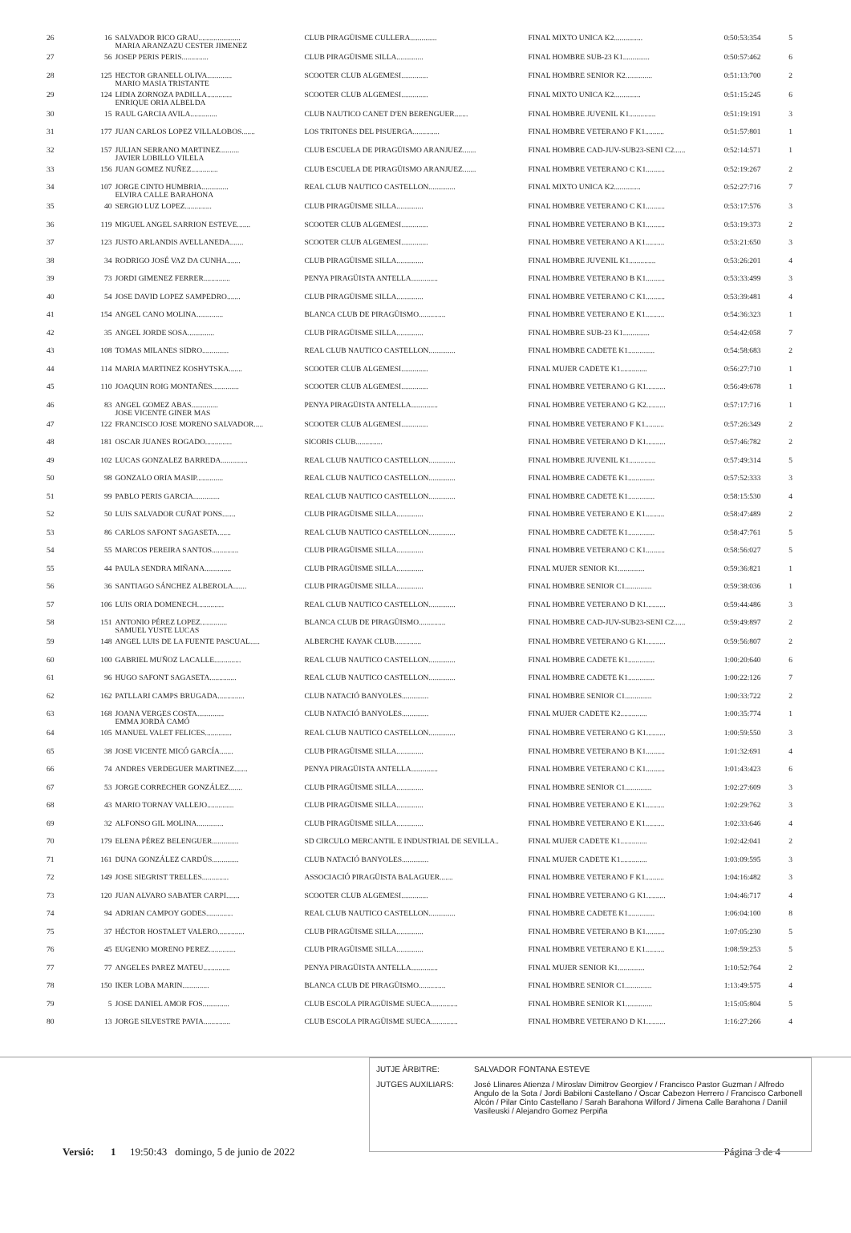| 26 | 16 | SALVADOR RICO GRAU...................... MARIA ARANZAZU CESTER JIMENEZ | CLUB PIRAGÜISME CULLERA.............. | FINAL MIXTO UNICA K2............... | 0:50:53:354 | 5 |
| 27 | 56 | JOSEP PERIS PERIS.............. | CLUB PIRAGÜISME SILLA.............. | FINAL HOMBRE SUB-23 K1.............. | 0:50:57:462 | 6 |
| 28 | 125 | HECTOR GRANELL OLIVA............. MARIO MASIA TRISTANTE | SCOOTER CLUB ALGEMESI.............. | FINAL HOMBRE SENIOR K2.............. | 0:51:13:700 | 2 |
| 29 | 124 | LIDIA ZORNOZA PADILLA............. ENRIQUE ORIA ALBELDA | SCOOTER CLUB ALGEMESI.............. | FINAL MIXTO UNICA K2.............. | 0:51:15:245 | 6 |
| 30 | 15 | RAUL GARCIA AVILA.............. | CLUB NAUTICO CANET D'EN BERENGUER....... | FINAL HOMBRE JUVENIL K1.............. | 0:51:19:191 | 3 |
| 31 | 177 | JUAN CARLOS LOPEZ VILLALOBOS....... | LOS TRITONES DEL PISUERGA.............. | FINAL HOMBRE VETERANO F K1.......... | 0:51:57:801 | 1 |
| 32 | 157 | JULIAN SERRANO MARTINEZ.......... JAVIER LOBILLO VILELA | CLUB ESCUELA DE PIRAGÜISMO ARANJUEZ....... | FINAL HOMBRE CAD-JUV-SUB23-SENI C2...... | 0:52:14:571 | 1 |
| 33 | 156 | JUAN GOMEZ NUÑEZ.............. | CLUB ESCUELA DE PIRAGÜISMO ARANJUEZ....... | FINAL HOMBRE VETERANO C K1.......... | 0:52:19:267 | 2 |
| 34 | 107 | JORGE CINTO HUMBRIA.............. ELVIRA CALLE BARAHONA | REAL CLUB NAUTICO CASTELLON.............. | FINAL MIXTO UNICA K2.............. | 0:52:27:716 | 7 |
| 35 | 40 | SERGIO LUZ LOPEZ.............. | CLUB PIRAGÜISME SILLA.............. | FINAL HOMBRE VETERANO C K1.......... | 0:53:17:576 | 3 |
| 36 | 119 | MIGUEL ANGEL SARRION ESTEVE....... | SCOOTER CLUB ALGEMESI.............. | FINAL HOMBRE VETERANO B K1.......... | 0:53:19:373 | 2 |
| 37 | 123 | JUSTO ARLANDIS AVELLANEDA....... | SCOOTER CLUB ALGEMESI.............. | FINAL HOMBRE VETERANO A K1.......... | 0:53:21:650 | 3 |
| 38 | 34 | RODRIGO JOSÉ VAZ DA CUNHA....... | CLUB PIRAGÜISME SILLA.............. | FINAL HOMBRE JUVENIL K1.............. | 0:53:26:201 | 4 |
| 39 | 73 | JORDI GIMENEZ FERRER.............. | PENYA PIRAGÜISTA ANTELLA.............. | FINAL HOMBRE VETERANO B K1.......... | 0:53:33:499 | 3 |
| 40 | 54 | JOSE DAVID LOPEZ SAMPEDRO....... | CLUB PIRAGÜISME SILLA.............. | FINAL HOMBRE VETERANO C K1.......... | 0:53:39:481 | 4 |
| 41 | 154 | ANGEL CANO MOLINA.............. | BLANCA CLUB DE PIRAGÜISMO.............. | FINAL HOMBRE VETERANO E K1.......... | 0:54:36:323 | 1 |
| 42 | 35 | ANGEL JORDE SOSA.............. | CLUB PIRAGÜISME SILLA.............. | FINAL HOMBRE SUB-23 K1.............. | 0:54:42:058 | 7 |
| 43 | 108 | TOMAS MILANES SIDRO.............. | REAL CLUB NAUTICO CASTELLON.............. | FINAL HOMBRE CADETE K1.............. | 0:54:58:683 | 2 |
| 44 | 114 | MARIA MARTINEZ KOSHYTSKA....... | SCOOTER CLUB ALGEMESI.............. | FINAL MUJER CADETE K1.............. | 0:56:27:710 | 1 |
| 45 | 110 | JOAQUIN ROIG MONTAÑES.............. | SCOOTER CLUB ALGEMESI.............. | FINAL HOMBRE VETERANO G K1.......... | 0:56:49:678 | 1 |
| 46 | 83 | ANGEL GOMEZ ABAS.............. JOSE VICENTE GINER MAS | PENYA PIRAGÜISTA ANTELLA.............. | FINAL HOMBRE VETERANO G K2.......... | 0:57:17:716 | 1 |
| 47 | 122 | FRANCISCO JOSE MORENO SALVADOR..... | SCOOTER CLUB ALGEMESI.............. | FINAL HOMBRE VETERANO F K1.......... | 0:57:26:349 | 2 |
| 48 | 181 | OSCAR JUANES ROGADO.............. | SICORIS CLUB.............. | FINAL HOMBRE VETERANO D K1.......... | 0:57:46:782 | 2 |
| 49 | 102 | LUCAS GONZALEZ BARREDA.............. | REAL CLUB NAUTICO CASTELLON.............. | FINAL HOMBRE JUVENIL K1.............. | 0:57:49:314 | 5 |
| 50 | 98 | GONZALO ORIA MASIP.............. | REAL CLUB NAUTICO CASTELLON.............. | FINAL HOMBRE CADETE K1.............. | 0:57:52:333 | 3 |
| 51 | 99 | PABLO PERIS GARCIA.............. | REAL CLUB NAUTICO CASTELLON.............. | FINAL HOMBRE CADETE K1.............. | 0:58:15:530 | 4 |
| 52 | 50 | LUIS SALVADOR CUÑAT PONS....... | CLUB PIRAGÜISME SILLA.............. | FINAL HOMBRE VETERANO E K1.......... | 0:58:47:489 | 2 |
| 53 | 86 | CARLOS SAFONT SAGASETA....... | REAL CLUB NAUTICO CASTELLON.............. | FINAL HOMBRE CADETE K1.............. | 0:58:47:761 | 5 |
| 54 | 55 | MARCOS PEREIRA SANTOS.............. | CLUB PIRAGÜISME SILLA.............. | FINAL HOMBRE VETERANO C K1.......... | 0:58:56:027 | 5 |
| 55 | 44 | PAULA SENDRA MIÑANA.............. | CLUB PIRAGÜISME SILLA.............. | FINAL MUJER SENIOR K1.............. | 0:59:36:821 | 1 |
| 56 | 36 | SANTIAGO SÁNCHEZ ALBEROLA....... | CLUB PIRAGÜISME SILLA.............. | FINAL HOMBRE SENIOR C1.............. | 0:59:38:036 | 1 |
| 57 | 106 | LUIS ORIA DOMENECH.............. | REAL CLUB NAUTICO CASTELLON.............. | FINAL HOMBRE VETERANO D K1.......... | 0:59:44:486 | 3 |
| 58 | 151 | ANTONIO PÉREZ LOPEZ.............. SAMUEL YUSTE LUCAS | BLANCA CLUB DE PIRAGÜISMO.............. | FINAL HOMBRE CAD-JUV-SUB23-SENI C2...... | 0:59:49:897 | 2 |
| 59 | 148 | ANGEL LUIS DE LA FUENTE PASCUAL..... | ALBERCHE KAYAK CLUB.............. | FINAL HOMBRE VETERANO G K1.......... | 0:59:56:807 | 2 |
| 60 | 100 | GABRIEL MUÑOZ LACALLE.............. | REAL CLUB NAUTICO CASTELLON.............. | FINAL HOMBRE CADETE K1.............. | 1:00:20:640 | 6 |
| 61 | 96 | HUGO SAFONT SAGASETA.............. | REAL CLUB NAUTICO CASTELLON.............. | FINAL HOMBRE CADETE K1.............. | 1:00:22:126 | 7 |
| 62 | 162 | PATLLARI CAMPS BRUGADA.............. | CLUB NATACIÓ BANYOLES.............. | FINAL HOMBRE SENIOR C1.............. | 1:00:33:722 | 2 |
| 63 | 168 | JOANA VERGES COSTA.............. EMMA JORDÀ CAMÓ | CLUB NATACIÓ BANYOLES.............. | FINAL MUJER CADETE K2.............. | 1:00:35:774 | 1 |
| 64 | 105 | MANUEL VALET FELICES.............. | REAL CLUB NAUTICO CASTELLON.............. | FINAL HOMBRE VETERANO G K1.......... | 1:00:59:550 | 3 |
| 65 | 38 | JOSE VICENTE MICÓ GARCÍA....... | CLUB PIRAGÜISME SILLA.............. | FINAL HOMBRE VETERANO B K1.......... | 1:01:32:691 | 4 |
| 66 | 74 | ANDRES VERDEGUER MARTINEZ....... | PENYA PIRAGÜISTA ANTELLA.............. | FINAL HOMBRE VETERANO C K1.......... | 1:01:43:423 | 6 |
| 67 | 53 | JORGE CORRECHER GONZÁLEZ....... | CLUB PIRAGÜISME SILLA.............. | FINAL HOMBRE SENIOR C1.............. | 1:02:27:609 | 3 |
| 68 | 43 | MARIO TORNAY VALLEJO.............. | CLUB PIRAGÜISME SILLA.............. | FINAL HOMBRE VETERANO E K1.......... | 1:02:29:762 | 3 |
| 69 | 32 | ALFONSO GIL MOLINA.............. | CLUB PIRAGÜISME SILLA.............. | FINAL HOMBRE VETERANO E K1.......... | 1:02:33:646 | 4 |
| 70 | 179 | ELENA PÉREZ BELENGUER.............. | SD CIRCULO MERCANTIL E INDUSTRIAL DE SEVILLA.. | FINAL MUJER CADETE K1.............. | 1:02:42:041 | 2 |
| 71 | 161 | DUNA GONZÁLEZ CARDÚS.............. | CLUB NATACIÓ BANYOLES.............. | FINAL MUJER CADETE K1.............. | 1:03:09:595 | 3 |
| 72 | 149 | JOSE SIEGRIST TRELLES.............. | ASSOCIACIÓ PIRAGÜISTA BALAGUER....... | FINAL HOMBRE VETERANO F K1.......... | 1:04:16:482 | 3 |
| 73 | 120 | JUAN ALVARO SABATER CARPI....... | SCOOTER CLUB ALGEMESI.............. | FINAL HOMBRE VETERANO G K1.......... | 1:04:46:717 | 4 |
| 74 | 94 | ADRIAN CAMPOY GODES.............. | REAL CLUB NAUTICO CASTELLON.............. | FINAL HOMBRE CADETE K1.............. | 1:06:04:100 | 8 |
| 75 | 37 | HÉCTOR HOSTALET VALERO.............. | CLUB PIRAGÜISME SILLA.............. | FINAL HOMBRE VETERANO B K1.......... | 1:07:05:230 | 5 |
| 76 | 45 | EUGENIO MORENO PEREZ.............. | CLUB PIRAGÜISME SILLA.............. | FINAL HOMBRE VETERANO E K1.......... | 1:08:59:253 | 5 |
| 77 | 77 | ANGELES PAREZ MATEU.............. | PENYA PIRAGÜISTA ANTELLA.............. | FINAL MUJER SENIOR K1.............. | 1:10:52:764 | 2 |
| 78 | 150 | IKER LOBA MARIN.............. | BLANCA CLUB DE PIRAGÜISMO.............. | FINAL HOMBRE SENIOR C1.............. | 1:13:49:575 | 4 |
| 79 | 5 | JOSE DANIEL AMOR FOS.............. | CLUB ESCOLA PIRAGÜISME SUECA.............. | FINAL HOMBRE SENIOR K1.............. | 1:15:05:804 | 5 |
| 80 | 13 | JORGE SILVESTRE PAVIA.............. | CLUB ESCOLA PIRAGÜISME SUECA.............. | FINAL HOMBRE VETERANO D K1.......... | 1:16:27:266 | 4 |
JUTJE ÀRBITRE: SALVADOR FONTANA ESTEVE
JUTGES AUXILIARS: José Llinares Atienza / Miroslav Dimitrov Georgiev / Francisco Pastor Guzman / Alfredo Angulo de la Sota / Jordi Babiloni Castellano / Oscar Cabezon Herrero / Francisco Carbonell Alcón / Pilar Cinto Castellano / Sarah Barahona Wilford / Jimena Calle Barahona / Daniil Vasileuski / Alejandro Gomez Perpiña
Versió: 1 19:50:43 domingo, 5 de junio de 2022 Página 3 de 4